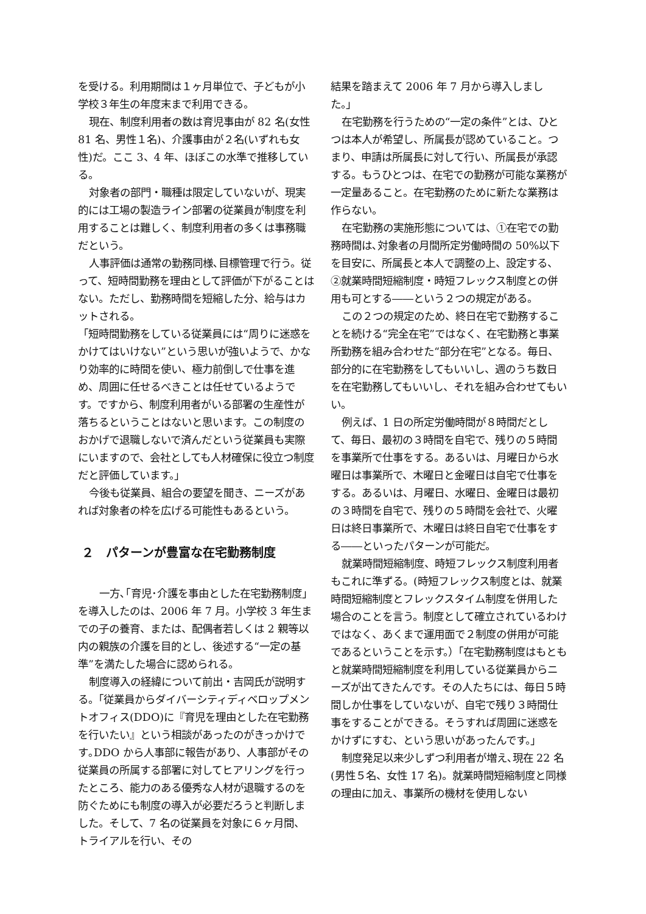を受ける。利用期間は１ヶ月単位で、子どもが小学校３年生の年度末まで利用できる。
現在、制度利用者の数は育児事由が 82 名(女性 81 名、男性１名)、介護事由が２名(いずれも女性)だ。ここ 3、4 年、ほぼこの水準で推移している。
対象者の部門・職種は限定していないが、現実的には工場の製造ライン部署の従業員が制度を利用することは難しく、制度利用者の多くは事務職だという。
人事評価は通常の勤務同様､目標管理で行う。従って、短時間勤務を理由として評価が下がることはない。ただし、勤務時間を短縮した分、給与はカットされる。
「短時間勤務をしている従業員には“周りに迷惑をかけてはいけない”という思いが強いようで、かなり効率的に時間を使い、極力前倒しで仕事を進め、周囲に任せるべきことは任せているようです。ですから、制度利用者がいる部署の生産性が落ちるということはないと思います。この制度のおかげで退職しないで済んだという従業員も実際にいますので、会社としても人材確保に役立つ制度だと評価しています。」
今後も従業員、組合の要望を聞き、ニーズがあれば対象者の枠を広げる可能性もあるという。
２　パターンが豊富な在宅勤務制度
　一方､｢育児･介護を事由とした在宅勤務制度」を導入したのは、2006 年 7 月。小学校 3 年生までの子の養育、または、配偶者若しくは 2 親等以内の親族の介護を目的とし、後述する“一定の基準”を満たした場合に認められる。
制度導入の経緯について前出・吉岡氏が説明する。「従業員からダイバーシティディベロップメントオフィス(DDO)に『育児を理由とした在宅勤務を行いたい』という相談があったのがきっかけです｡DDO から人事部に報告があり、人事部がその従業員の所属する部署に対してヒアリングを行ったところ、能力のある優秀な人材が退職するのを防ぐためにも制度の導入が必要だろうと判断しました。そして、7 名の従業員を対象に６ヶ月間、トライアルを行い、その
結果を踏まえて 2006 年 7 月から導入しました。」
在宅勤務を行うための“一定の条件”とは、ひとつは本人が希望し、所属長が認めていること。つまり、申請は所属長に対して行い、所属長が承認する。もうひとつは、在宅での勤務が可能な業務が一定量あること。在宅勤務のために新たな業務は作らない。
在宅勤務の実施形態については、①在宅での勤務時間は､対象者の月間所定労働時間の 50%以下を目安に、所属長と本人で調整の上、設定する、②就業時間短縮制度・時短フレックス制度との併用も可とする――という２つの規定がある。
この２つの規定のため、終日在宅で勤務することを続ける“完全在宅”ではなく、在宅勤務と事業所勤務を組み合わせた“部分在宅”となる。毎日、部分的に在宅勤務をしてもいいし、週のうち数日を在宅勤務してもいいし、それを組み合わせてもいい。
例えば、1 日の所定労働時間が８時間だとして、毎日、最初の３時間を自宅で、残りの５時間を事業所で仕事をする。あるいは、月曜日から水曜日は事業所で、木曜日と金曜日は自宅で仕事をする。あるいは、月曜日、水曜日、金曜日は最初の３時間を自宅で、残りの５時間を会社で、火曜日は終日事業所で、木曜日は終日自宅で仕事をする――といったパターンが可能だ。
就業時間短縮制度、時短フレックス制度利用者もこれに準ずる。(時短フレックス制度とは、就業時間短縮制度とフレックスタイム制度を併用した場合のことを言う。制度として確立されているわけではなく、あくまで運用面で２制度の併用が可能であるということを示す。）「在宅勤務制度はもともと就業時間短縮制度を利用している従業員からニーズが出てきたんです。その人たちには、毎日５時間しか仕事をしていないが、自宅で残り３時間仕事をすることができる。そうすれば周囲に迷惑をかけずにすむ、という思いがあったんです。」
制度発足以来少しずつ利用者が増え､現在 22 名(男性５名、女性 17 名)。就業時間短縮制度と同様の理由に加え、事業所の機材を使用しない